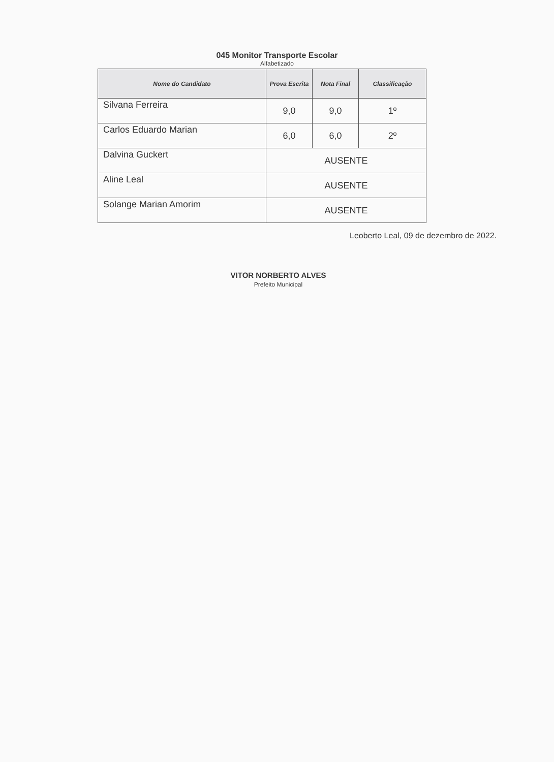045 Monitor Transporte Escolar
Alfabetizado
| Nome do Candidato | Prova Escrita | Nota Final | Classificação |
| --- | --- | --- | --- |
| Silvana Ferreira | 9,0 | 9,0 | 1º |
| Carlos Eduardo Marian | 6,0 | 6,0 | 2º |
| Dalvina Guckert | AUSENTE | | |
| Aline Leal | AUSENTE | | |
| Solange Marian Amorim | AUSENTE | | |
Leoberto Leal, 09 de dezembro de 2022.
VITOR NORBERTO ALVES
Prefeito Municipal